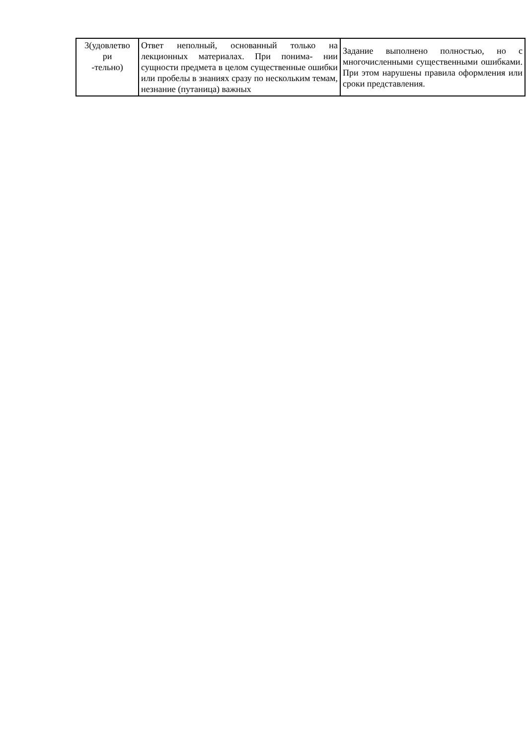| 3(удовлетво ри -тельно) | Ответ неполный, основанный только на лекционных материалах. При понима- нии сущности предмета в целом существенные ошибки или пробелы в знаниях сразу по нескольким темам, незнание (путаница) важных | Задание выполнено полностью, но с многочисленными существенными ошибками. При этом нарушены правила оформления или сроки представления. |